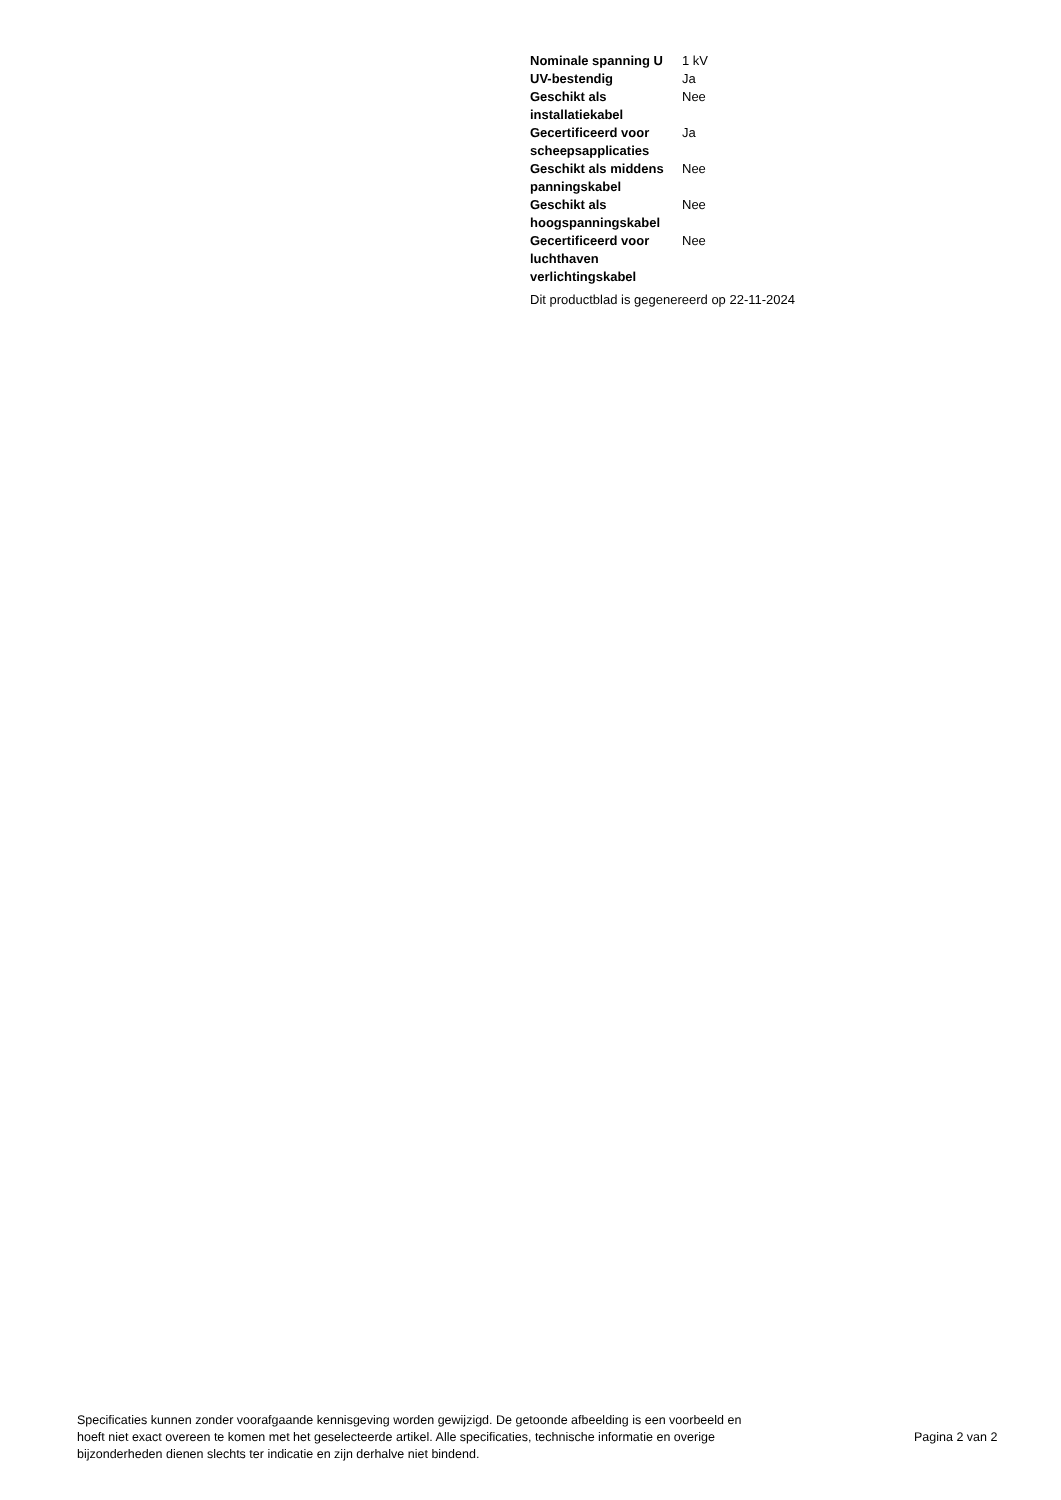| Nominale spanning U | 1 kV |
| UV-bestendig | Ja |
| Geschikt als installatiekabel | Nee |
| Gecertificeerd voor scheepsapplicaties | Ja |
| Geschikt als middens panningskabel | Nee |
| Geschikt als hoogspanningskabel | Nee |
| Gecertificeerd voor luchthaven verlichtingskabel | Nee |
Dit productblad is gegenereerd op 22-11-2024
Specificaties kunnen zonder voorafgaande kennisgeving worden gewijzigd. De getoonde afbeelding is een voorbeeld en hoeft niet exact overeen te komen met het geselecteerde artikel. Alle specificaties, technische informatie en overige bijzonderheden dienen slechts ter indicatie en zijn derhalve niet bindend.
Pagina 2 van 2